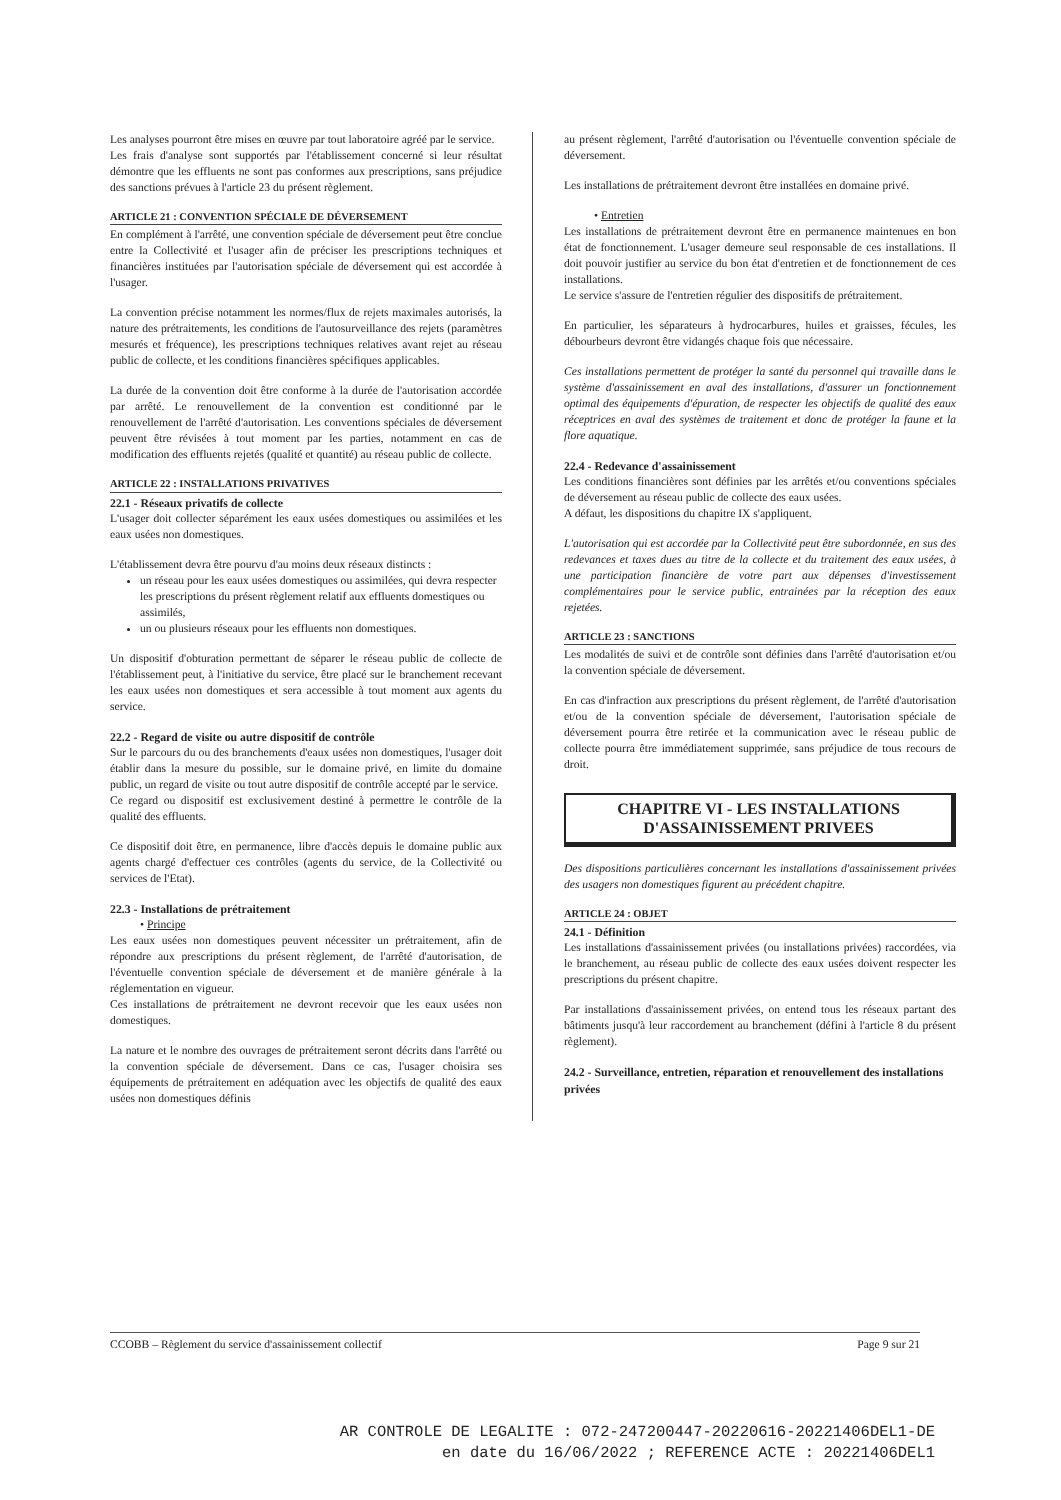Les analyses pourront être mises en œuvre par tout laboratoire agréé par le service.
Les frais d'analyse sont supportés par l'établissement concerné si leur résultat démontre que les effluents ne sont pas conformes aux prescriptions, sans préjudice des sanctions prévues à l'article 23 du présent règlement.
ARTICLE 21 : CONVENTION SPÉCIALE DE DÉVERSEMENT
En complément à l'arrêté, une convention spéciale de déversement peut être conclue entre la Collectivité et l'usager afin de préciser les prescriptions techniques et financières instituées par l'autorisation spéciale de déversement qui est accordée à l'usager.
La convention précise notamment les normes/flux de rejets maximales autorisés, la nature des prétraitements, les conditions de l'autosurveillance des rejets (paramètres mesurés et fréquence), les prescriptions techniques relatives avant rejet au réseau public de collecte, et les conditions financières spécifiques applicables.
La durée de la convention doit être conforme à la durée de l'autorisation accordée par arrêté. Le renouvellement de la convention est conditionné par le renouvellement de l'arrêté d'autorisation. Les conventions spéciales de déversement peuvent être révisées à tout moment par les parties, notamment en cas de modification des effluents rejetés (qualité et quantité) au réseau public de collecte.
ARTICLE 22 : INSTALLATIONS PRIVATIVES
22.1 - Réseaux privatifs de collecte
L'usager doit collecter séparément les eaux usées domestiques ou assimilées et les eaux usées non domestiques.
L'établissement devra être pourvu d'au moins deux réseaux distincts :
un réseau pour les eaux usées domestiques ou assimilées, qui devra respecter les prescriptions du présent règlement relatif aux effluents domestiques ou assimilés,
un ou plusieurs réseaux pour les effluents non domestiques.
Un dispositif d'obturation permettant de séparer le réseau public de collecte de l'établissement peut, à l'initiative du service, être placé sur le branchement recevant les eaux usées non domestiques et sera accessible à tout moment aux agents du service.
22.2 - Regard de visite ou autre dispositif de contrôle
Sur le parcours du ou des branchements d'eaux usées non domestiques, l'usager doit établir dans la mesure du possible, sur le domaine privé, en limite du domaine public, un regard de visite ou tout autre dispositif de contrôle accepté par le service.
Ce regard ou dispositif est exclusivement destiné à permettre le contrôle de la qualité des effluents.
Ce dispositif doit être, en permanence, libre d'accès depuis le domaine public aux agents chargé d'effectuer ces contrôles (agents du service, de la Collectivité ou services de l'Etat).
22.3 - Installations de prétraitement
• Principe
Les eaux usées non domestiques peuvent nécessiter un prétraitement, afin de répondre aux prescriptions du présent règlement, de l'arrêté d'autorisation, de l'éventuelle convention spéciale de déversement et de manière générale à la réglementation en vigueur.
Ces installations de prétraitement ne devront recevoir que les eaux usées non domestiques.
La nature et le nombre des ouvrages de prétraitement seront décrits dans l'arrêté ou la convention spéciale de déversement. Dans ce cas, l'usager choisira ses équipements de prétraitement en adéquation avec les objectifs de qualité des eaux usées non domestiques définis
au présent règlement, l'arrêté d'autorisation ou l'éventuelle convention spéciale de déversement.
Les installations de prétraitement devront être installées en domaine privé.
• Entretien
Les installations de prétraitement devront être en permanence maintenues en bon état de fonctionnement. L'usager demeure seul responsable de ces installations. Il doit pouvoir justifier au service du bon état d'entretien et de fonctionnement de ces installations.
Le service s'assure de l'entretien régulier des dispositifs de prétraitement.
En particulier, les séparateurs à hydrocarbures, huiles et graisses, fécules, les débourbeurs devront être vidangés chaque fois que nécessaire.
Ces installations permettent de protéger la santé du personnel qui travaille dans le système d'assainissement en aval des installations, d'assurer un fonctionnement optimal des équipements d'épuration, de respecter les objectifs de qualité des eaux réceptrices en aval des systèmes de traitement et donc de protéger la faune et la flore aquatique.
22.4 - Redevance d'assainissement
Les conditions financières sont définies par les arrêtés et/ou conventions spéciales de déversement au réseau public de collecte des eaux usées.
A défaut, les dispositions du chapitre IX s'appliquent.
L'autorisation qui est accordée par la Collectivité peut être subordonnée, en sus des redevances et taxes dues au titre de la collecte et du traitement des eaux usées, à une participation financière de votre part aux dépenses d'investissement complémentaires pour le service public, entrainées par la réception des eaux rejetées.
ARTICLE 23 : SANCTIONS
Les modalités de suivi et de contrôle sont définies dans l'arrêté d'autorisation et/ou la convention spéciale de déversement.
En cas d'infraction aux prescriptions du présent règlement, de l'arrêté d'autorisation et/ou de la convention spéciale de déversement, l'autorisation spéciale de déversement pourra être retirée et la communication avec le réseau public de collecte pourra être immédiatement supprimée, sans préjudice de tous recours de droit.
CHAPITRE VI - LES INSTALLATIONS
D'ASSAINISSEMENT PRIVEES
Des dispositions particulières concernant les installations d'assainissement privées des usagers non domestiques figurent au précédent chapitre.
ARTICLE 24 : OBJET
24.1 - Définition
Les installations d'assainissement privées (ou installations privées) raccordées, via le branchement, au réseau public de collecte des eaux usées doivent respecter les prescriptions du présent chapitre.
Par installations d'assainissement privées, on entend tous les réseaux partant des bâtiments jusqu'à leur raccordement au branchement (défini à l'article 8 du présent règlement).
24.2 - Surveillance, entretien, réparation et renouvellement des installations privées
CCOBB – Règlement du service d'assainissement collectif Page 9 sur 21
AR CONTROLE DE LEGALITE : 072-247200447-20220616-20221406DEL1-DE
en date du 16/06/2022 ; REFERENCE ACTE : 20221406DEL1